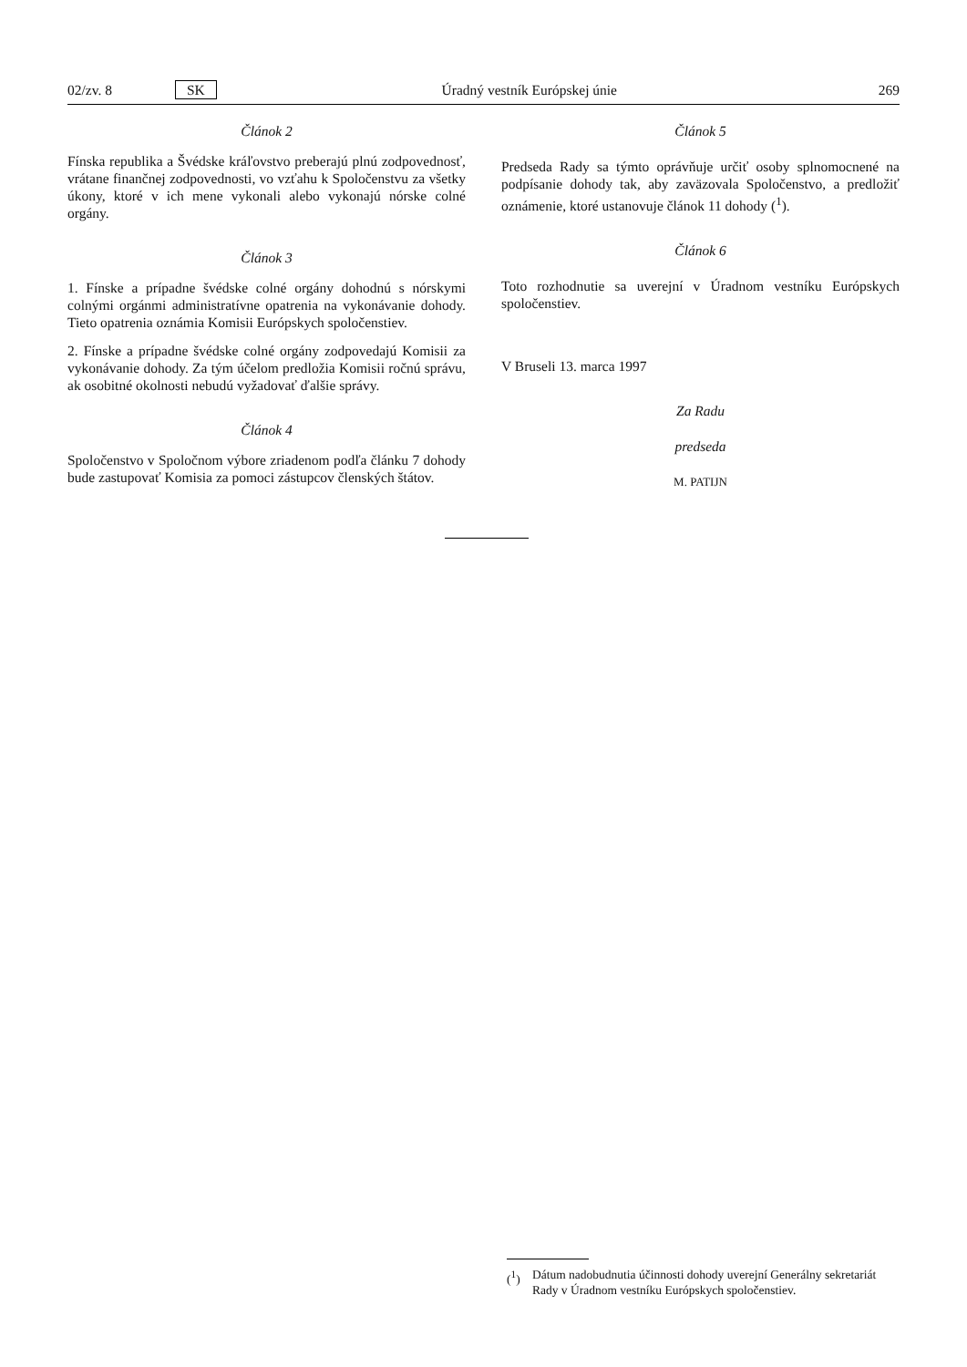02/zv. 8 SK Úradný vestník Európskej únie 269
Článok 2
Fínska republika a Švédske kráľovstvo preberajú plnú zodpovednosť, vrátane finančnej zodpovednosti, vo vzťahu k Spoločenstvu za všetky úkony, ktoré v ich mene vykonali alebo vykonajú nórske colné orgány.
Článok 3
1. Fínske a prípadne švédske colné orgány dohodnú s nórskymi colnými orgánmi administratívne opatrenia na vykonávanie dohody. Tieto opatrenia oznámia Komisii Európskych spoločenstiev.
2. Fínske a prípadne švédske colné orgány zodpovedajú Komisii za vykonávanie dohody. Za tým účelom predložia Komisii ročnú správu, ak osobitné okolnosti nebudú vyžadovať ďalšie správy.
Článok 4
Spoločenstvo v Spoločnom výbore zriadenom podľa článku 7 dohody bude zastupovať Komisia za pomoci zástupcov členských štátov.
Článok 5
Predseda Rady sa týmto oprávňuje určiť osoby splnomocnené na podpísanie dohody tak, aby zaväzovala Spoločenstvo, a predložiť oznámenie, ktoré ustanovuje článok 11 dohody (<sup>1</sup>).
Článok 6
Toto rozhodnutie sa uverejní v Úradnom vestníku Európskych spoločenstiev.
V Bruseli 13. marca 1997
Za Radu
predseda
M. PATIJN
(<sup>1</sup>) Dátum nadobudnutia účinnosti dohody uverejní Generálny sekretariát Rady v Úradnom vestníku Európskych spoločenstiev.